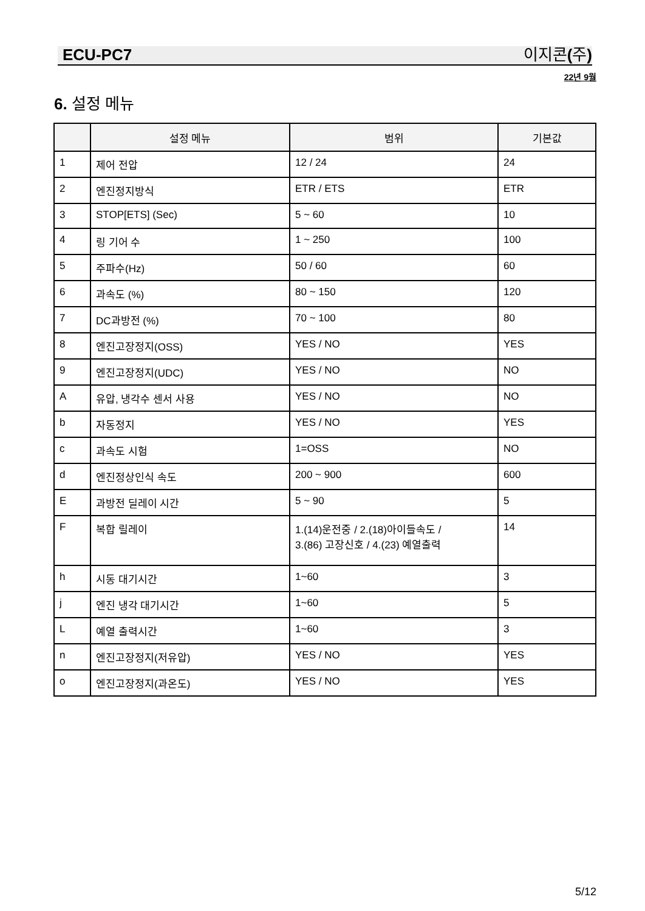ECU-PC7 이지콘 (주)
22년 9월
6. 설정 메뉴
| | 설정 메뉴 | 범위 | 기본값 |
| --- | --- | --- | --- |
| 1 | 제어 전압 | 12 / 24 | 24 |
| 2 | 엔진정지방식 | ETR / ETS | ETR |
| 3 | STOP[ETS] (Sec) | 5 ~ 60 | 10 |
| 4 | 링 기어 수 | 1 ~ 250 | 100 |
| 5 | 주파수(Hz) | 50 / 60 | 60 |
| 6 | 과속도 (%) | 80 ~ 150 | 120 |
| 7 | DC과방전 (%) | 70 ~ 100 | 80 |
| 8 | 엔진고장정지(OSS) | YES / NO | YES |
| 9 | 엔진고장정지(UDC) | YES / NO | NO |
| A | 유압, 냉각수 센서 사용 | YES / NO | NO |
| b | 자동정지 | YES / NO | YES |
| c | 과속도 시험 | 1=OSS | NO |
| d | 엔진정상인식 속도 | 200 ~ 900 | 600 |
| E | 과방전 딜레이 시간 | 5 ~ 90 | 5 |
| F | 복합 릴레이 | 1.(14)운전중 / 2.(18)아이들속도 / 3.(86) 고장신호 / 4.(23) 예열출력 | 14 |
| h | 시동 대기시간 | 1~60 | 3 |
| j | 엔진 냉각 대기시간 | 1~60 | 5 |
| L | 예열 출력시간 | 1~60 | 3 |
| n | 엔진고장정지(저유압) | YES / NO | YES |
| o | 엔진고장정지(과온도) | YES / NO | YES |
5/12